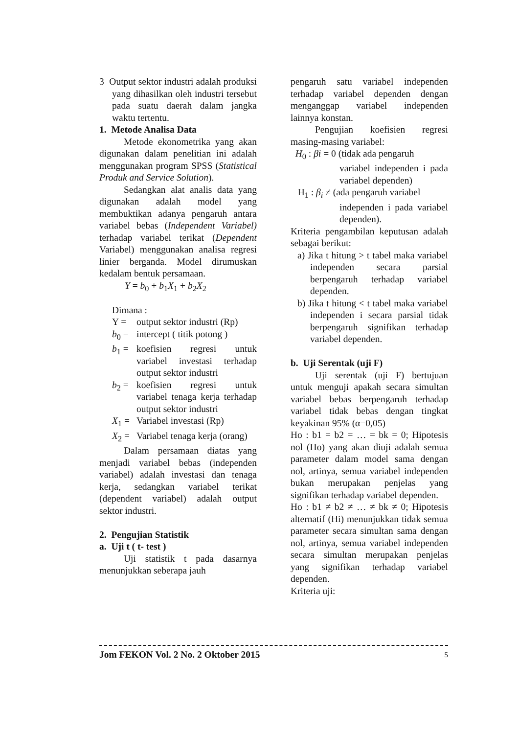3 Output sektor industri adalah produksi yang dihasilkan oleh industri tersebut pada suatu daerah dalam jangka waktu tertentu.
1. Metode Analisa Data
Metode ekonometrika yang akan digunakan dalam penelitian ini adalah menggunakan program SPSS (Statistical Produk and Service Solution).
Sedangkan alat analis data yang digunakan adalah model yang membuktikan adanya pengaruh antara variabel bebas (Independent Variabel) terhadap variabel terikat (Dependent Variabel) menggunakan analisa regresi linier berganda. Model dirumuskan kedalam bentuk persamaan.
Y = b<sub>0</sub> + b<sub>1</sub>X<sub>1</sub> + b<sub>2</sub>X<sub>2</sub>
Dimana :
Y = output sektor industri (Rp)
b<sub>0</sub> = intercept ( titik potong )
b<sub>1</sub> = koefisien regresi untuk variabel investasi terhadap output sektor industri
b<sub>2</sub> = koefisien regresi untuk variabel tenaga kerja terhadap output sektor industri
X<sub>1</sub> = Variabel investasi (Rp)
X<sub>2</sub> = Variabel tenaga kerja (orang)
Dalam persamaan diatas yang menjadi variabel bebas (independen variabel) adalah investasi dan tenaga kerja, sedangkan variabel terikat (dependent variabel) adalah output sektor industri.
2. Pengujian Statistik
a. Uji t ( t- test )
Uji statistik t pada dasarnya menunjukkan seberapa jauh
pengaruh satu variabel independen terhadap variabel dependen dengan menganggap variabel independen lainnya konstan.
Pengujian koefisien regresi masing-masing variabel:
H<sub>0</sub> : βi = 0 (tidak ada pengaruh
variabel independen i pada variabel dependen)
H<sub>1</sub> : β<sub>i</sub> ≠ (ada pengaruh variabel
independen i pada variabel dependen).
Kriteria pengambilan keputusan adalah sebagai berikut:
a) Jika t hitung > t tabel maka variabel independen secara parsial berpengaruh terhadap variabel dependen.
b) Jika t hitung < t tabel maka variabel independen i secara parsial tidak berpengaruh signifikan terhadap variabel dependen.
b. Uji Serentak (uji F)
Uji serentak (uji F) bertujuan untuk menguji apakah secara simultan variabel bebas berpengaruh terhadap variabel tidak bebas dengan tingkat keyakinan 95% (α=0,05)
Ho : b1 = b2 = … = bk = 0; Hipotesis nol (Ho) yang akan diuji adalah semua parameter dalam model sama dengan nol, artinya, semua variabel independen bukan merupakan penjelas yang signifikan terhadap variabel dependen.
Ho : b1 ≠ b2 ≠ … ≠ bk ≠ 0; Hipotesis alternatif (Hi) menunjukkan tidak semua parameter secara simultan sama dengan nol, artinya, semua variabel independen secara simultan merupakan penjelas yang signifikan terhadap variabel dependen.
Kriteria uji:
Jom FEKON Vol. 2 No. 2 Oktober 2015 5